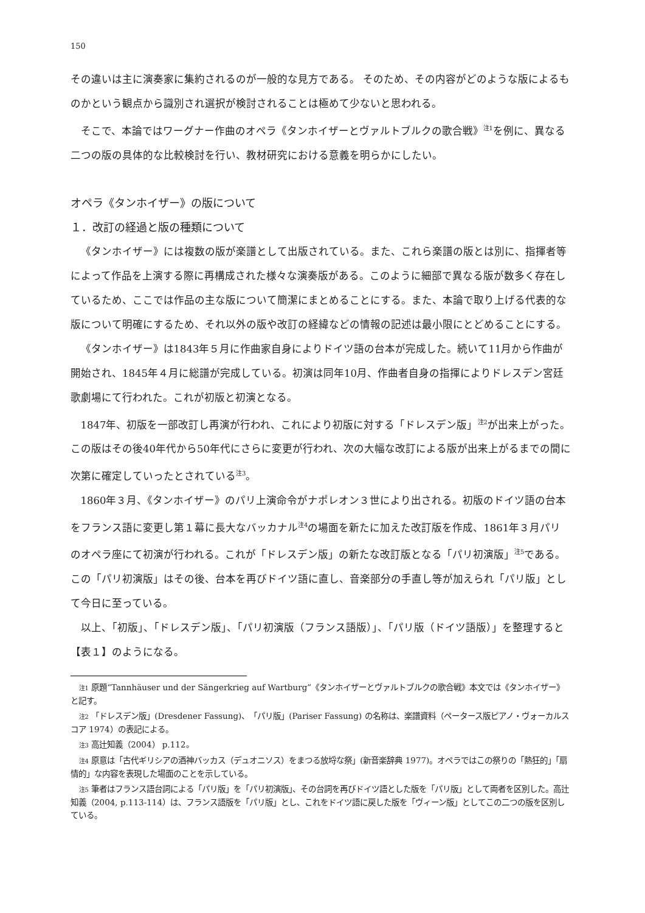150
その違いは主に演奏家に集約されるのが一般的な見方である。 そのため、その内容がどのような版によるものかという観点から識別され選択が検討されることは極めて少ないと思われる。
そこで、本論ではワーグナー作曲のオペラ《タンホイザーとヴァルトブルクの歌合戦》<sup>注1</sup>を例に、異なる二つの版の具体的な比較検討を行い、教材研究における意義を明らかにしたい。
オペラ《タンホイザー》の版について
１．改訂の経過と版の種類について
《タンホイザー》には複数の版が楽譜として出版されている。また、これら楽譜の版とは別に、指揮者等によって作品を上演する際に再構成された様々な演奏版がある。このように細部で異なる版が数多く存在しているため、ここでは作品の主な版について簡潔にまとめることにする。また、本論で取り上げる代表的な版について明確にするため、それ以外の版や改訂の経緯などの情報の記述は最小限にとどめることにする。
《タンホイザー》は1843年５月に作曲家自身によりドイツ語の台本が完成した。続いて11月から作曲が開始され、1845年４月に総譜が完成している。初演は同年10月、作曲者自身の指揮によりドレスデン宮廷歌劇場にて行われた。これが初版と初演となる。
1847年、初版を一部改訂し再演が行われ、これにより初版に対する「ドレスデン版」<sup>注2</sup>が出来上がった。この版はその後40年代から50年代にさらに変更が行われ、次の大幅な改訂による版が出来上がるまでの間に次第に確定していったとされている<sup>注3</sup>。
1860年３月、《タンホイザー》のパリ上演命令がナポレオン３世により出される。初版のドイツ語の台本をフランス語に変更し第１幕に長大なバッカナル<sup>注4</sup>の場面を新たに加えた改訂版を作成、1861年３月パリのオペラ座にて初演が行われる。これが「ドレスデン版」の新たな改訂版となる「パリ初演版」<sup>注5</sup>である。この「パリ初演版」はその後、台本を再びドイツ語に直し、音楽部分の手直し等が加えられ「パリ版」として今日に至っている。
以上、「初版」、「ドレスデン版」、「パリ初演版（フランス語版）」、「パリ版（ドイツ語版）」を整理すると【表１】のようになる。
注1 原題“Tannhäuser und der Sängerkrieg auf Wartburg”《タンホイザーとヴァルトブルクの歌合戦》本文では《タンホイザー》と記す。
注2 「ドレスデン版」(Dresdener Fassung)、「パリ版」(Pariser Fassung) の名称は、楽譜資料（ペータース版ピアノ・ヴォーカルスコア 1974）の表記による。
注3 高辻知義（2004） p.112。
注4 原意は「古代ギリシアの酒神バッカス（デュオニソス）をまつる放埒な祭」(新音楽辞典 1977)。オペラではこの祭りの「熱狂的」「扇情的」な内容を表現した場面のことを示している。
注5 筆者はフランス語台詞による「パリ版」を「パリ初演版」、その台詞を再びドイツ語とした版を「パリ版」として両者を区別した。高辻知義（2004, p.113-114）は、フランス語版を「パリ版」とし、これをドイツ語に戻した版を「ヴィーン版」としてこの二つの版を区別している。